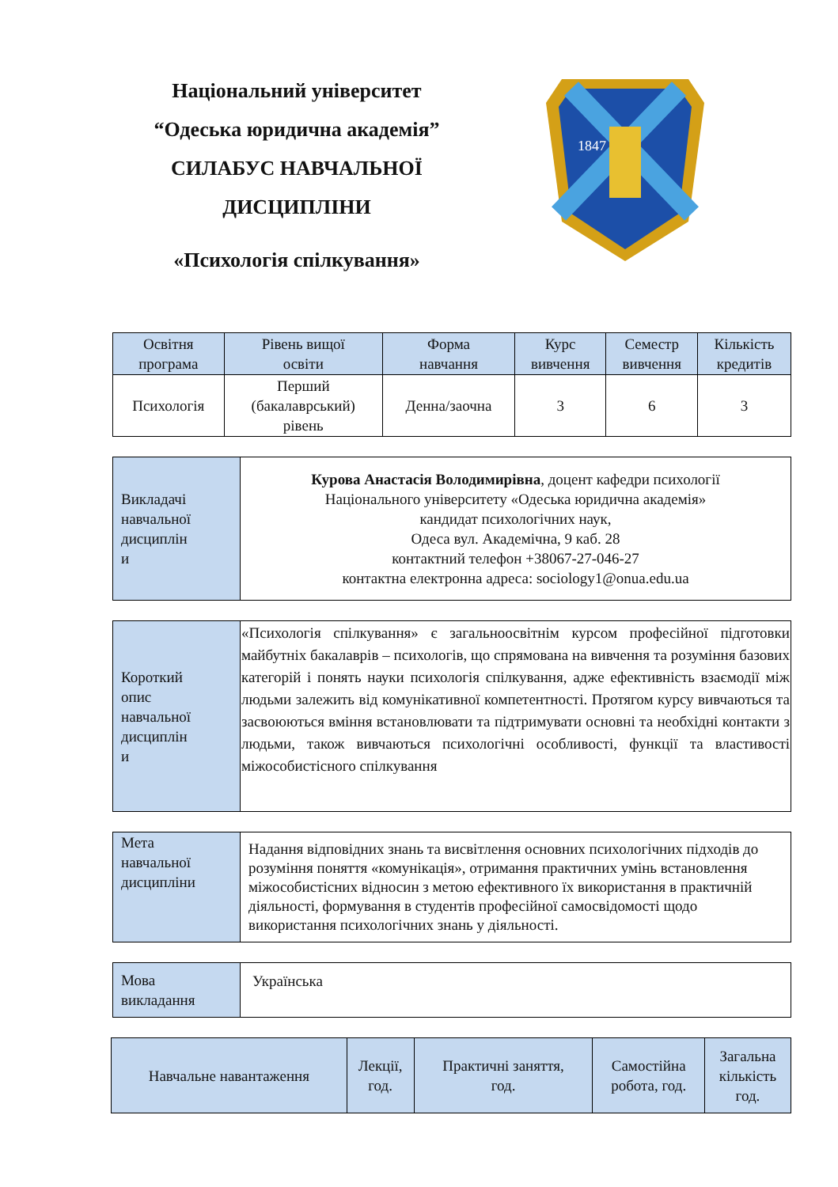Національний університет
“Одеська юридична академія”
СИЛАБУС НАВЧАЛЬНОЇ
ДИСЦИПЛІНИ
«Психологія спілкування»
1847
| Освітня програма | Рівень вищої освіти | Форма навчання | Курс вивчення | Семестр вивчення | Кількість кредитів |
| --- | --- | --- | --- | --- | --- |
| Психологія | Перший (бакалаврський) рівень | Денна/заочна | 3 | 6 | 3 |
| Викладачі навчальної дисциплін и | Курова Анастасія Володимирівна , доцент кафедри психології Національного університету «Одеська юридична академія» кандидат психологічних наук, Одеса вул. Академічна, 9 каб. 28 контактний телефон +38067-27-046-27 контактна електронна адреса: sociology1@onua.edu.ua |
| Короткий опис навчальної дисциплін и | «Психологія спілкування» є загальноосвітнім курсом професійної підготовки майбутніх бакалаврів – психологів, що спрямована на вивчення та розуміння базових категорій і понять науки психологія спілкування, адже ефективність взаємодії між людьми залежить від комунікативної компетентності. Протягом курсу вивчаються та засвоюються вміння встановлювати та підтримувати основні та необхідні контакти з людьми, також вивчаються психологічні особливості, функції та властивості міжособистісного спілкування |
| Мета навчальної дисципліни | Надання відповідних знань та висвітлення основних психологічних підходів до розуміння поняття «комунікація», отримання практичних умінь встановлення міжособистісних відносин з метою ефективного їх використання в практичній діяльності, формування в студентів професійної самосвідомості щодо використання психологічних знань у діяльності. |
| Мова викладання | Українська |
| Навчальне навантаження | Лекції, год. | Практичні заняття, год. | Самостійна робота, год. | Загальна кількість год. |
| --- | --- | --- | --- | --- |